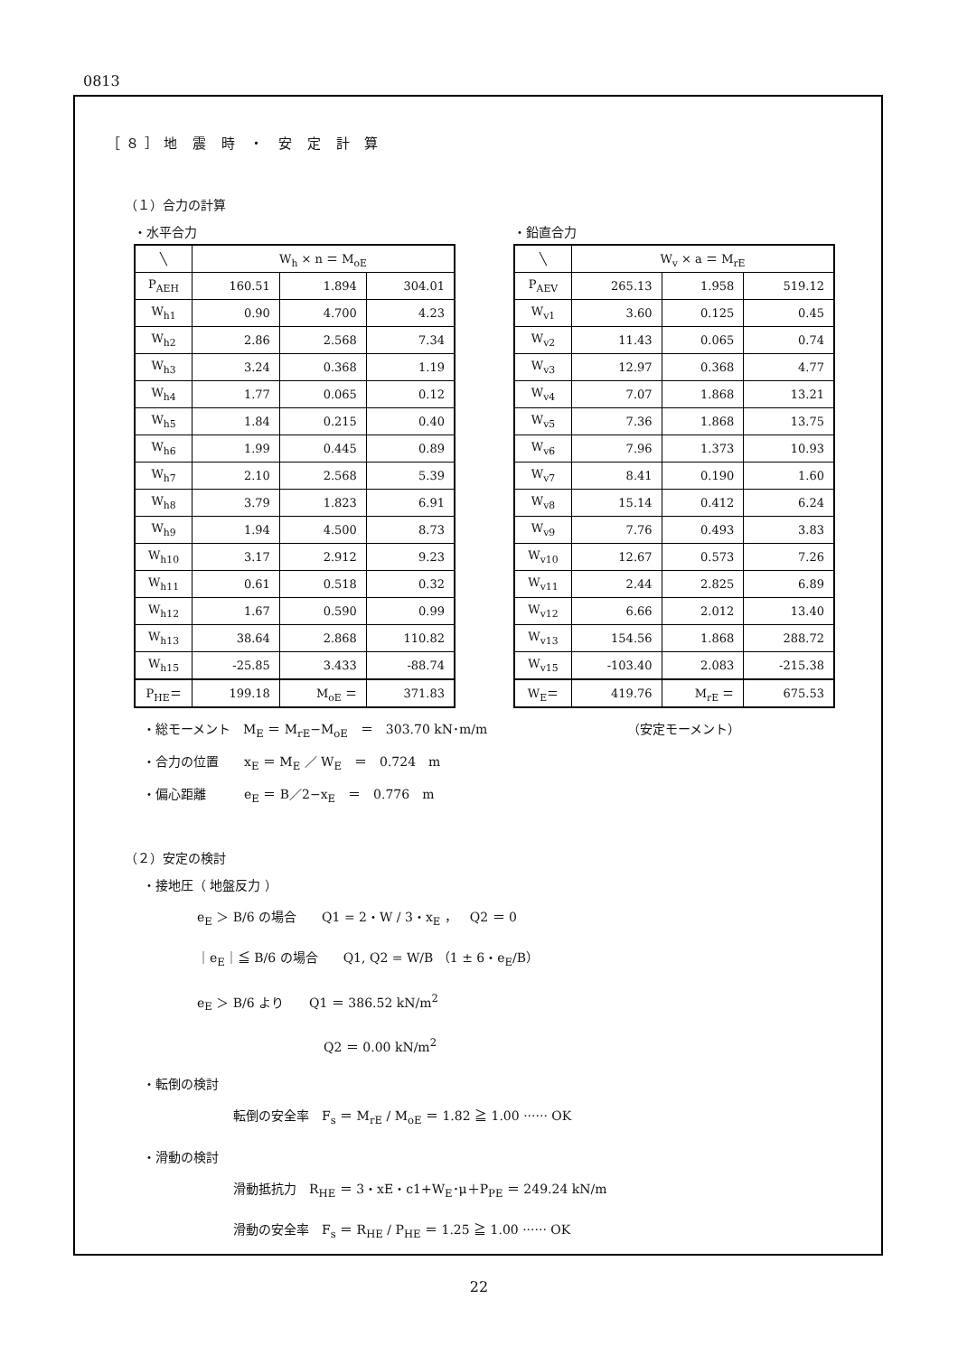0813
［８］地 震 時 ・ 安 定 計 算
（１）合力の計算
・水平合力
| ╲ | W<sub>h</sub> × n ＝ M<sub>oE</sub> | | |
| --- | --- | --- | --- |
| P<sub>AEH</sub> | 160.51 | 1.894 | 304.01 |
| W<sub>h1</sub> | 0.90 | 4.700 | 4.23 |
| W<sub>h2</sub> | 2.86 | 2.568 | 7.34 |
| W<sub>h3</sub> | 3.24 | 0.368 | 1.19 |
| W<sub>h4</sub> | 1.77 | 0.065 | 0.12 |
| W<sub>h5</sub> | 1.84 | 0.215 | 0.40 |
| W<sub>h6</sub> | 1.99 | 0.445 | 0.89 |
| W<sub>h7</sub> | 2.10 | 2.568 | 5.39 |
| W<sub>h8</sub> | 3.79 | 1.823 | 6.91 |
| W<sub>h9</sub> | 1.94 | 4.500 | 8.73 |
| W<sub>h10</sub> | 3.17 | 2.912 | 9.23 |
| W<sub>h11</sub> | 0.61 | 0.518 | 0.32 |
| W<sub>h12</sub> | 1.67 | 0.590 | 0.99 |
| W<sub>h13</sub> | 38.64 | 2.868 | 110.82 |
| W<sub>h15</sub> | -25.85 | 3.433 | -88.74 |
| P<sub>HE</sub>＝ | 199.18 | M<sub>oE</sub> ＝ | 371.83 |
・鉛直合力
| ╲ | W<sub>v</sub> × a ＝ M<sub>rE</sub> | | |
| --- | --- | --- | --- |
| P<sub>AEV</sub> | 265.13 | 1.958 | 519.12 |
| W<sub>v1</sub> | 3.60 | 0.125 | 0.45 |
| W<sub>v2</sub> | 11.43 | 0.065 | 0.74 |
| W<sub>v3</sub> | 12.97 | 0.368 | 4.77 |
| W<sub>v4</sub> | 7.07 | 1.868 | 13.21 |
| W<sub>v5</sub> | 7.36 | 1.868 | 13.75 |
| W<sub>v6</sub> | 7.96 | 1.373 | 10.93 |
| W<sub>v7</sub> | 8.41 | 0.190 | 1.60 |
| W<sub>v8</sub> | 15.14 | 0.412 | 6.24 |
| W<sub>v9</sub> | 7.76 | 0.493 | 3.83 |
| W<sub>v10</sub> | 12.67 | 0.573 | 7.26 |
| W<sub>v11</sub> | 2.44 | 2.825 | 6.89 |
| W<sub>v12</sub> | 6.66 | 2.012 | 13.40 |
| W<sub>v13</sub> | 154.56 | 1.868 | 288.72 |
| W<sub>v15</sub> | -103.40 | 2.083 | -215.38 |
| W<sub>E</sub>＝ | 419.76 | M<sub>rE</sub> ＝ | 675.53 |
・総モーメント　M<sub>E</sub> ＝ M<sub>rE</sub>−M<sub>oE</sub>　＝　303.70 kN･m/m （安定モーメント）
・合力の位置　　x<sub>E</sub> ＝ M<sub>E</sub> ／ W<sub>E</sub>　＝　0.724　m
・偏心距離　　　e<sub>E</sub> ＝ B／2−x<sub>E</sub>　＝　0.776　m
（２）安定の検討
・接地圧（ 地盤反力 ）
e<sub>E</sub> ＞ B/6 の場合　　Q1 = 2・W / 3・x<sub>E</sub> ，　Q2 ＝ 0
｜e<sub>E</sub>｜≦ B/6 の場合　　Q1, Q2 = W/B （1 ± 6・e<sub>E</sub>/B）
e<sub>E</sub> ＞ B/6 より　　Q1 ＝ 386.52 kN/m<sup>2</sup>
　　　　　　　　　　Q2 ＝ 0.00 kN/m<sup>2</sup>
・転倒の検討
転倒の安全率　F<sub>s</sub> ＝ M<sub>rE</sub> / M<sub>oE</sub> ＝ 1.82 ≧ 1.00 ······ OK
・滑動の検討
滑動抵抗力　R<sub>HE</sub> ＝ 3・xE・c1+W<sub>E</sub>･μ＋P<sub>PE</sub> ＝ 249.24 kN/m
滑動の安全率　F<sub>s</sub> ＝ R<sub>HE</sub> / P<sub>HE</sub> ＝ 1.25 ≧ 1.00 ······ OK
22